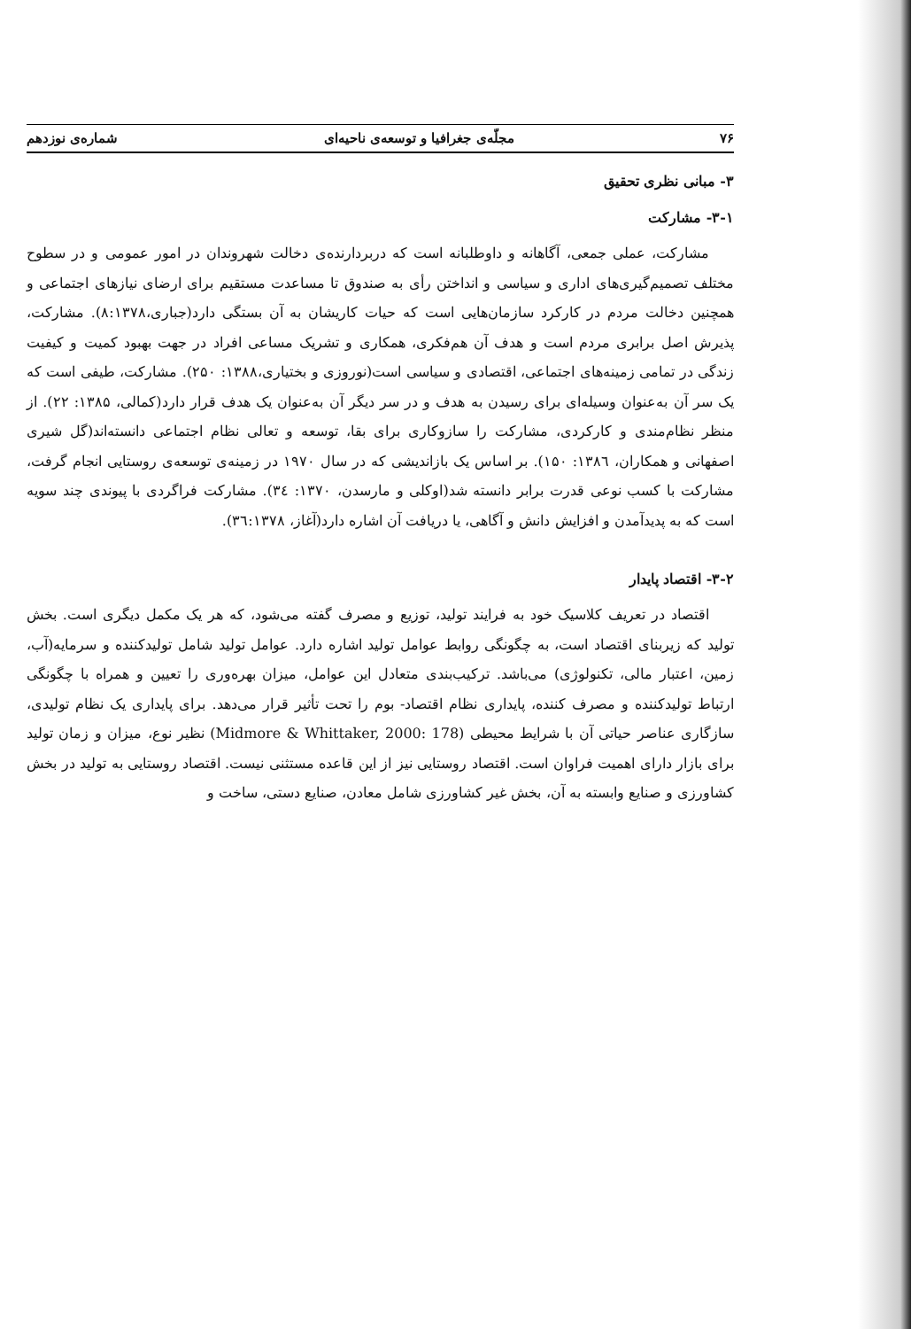۷۶ مجلّه‌ی جغرافیا و توسعه‌ی ناحیه‌ای شماره‌ی نوزدهم
۳- مبانی نظری تحقیق
۳-۱- مشارکت
مشارکت، عملی جمعی، آگاهانه و داوطلبانه است که دربردارنده‌ی دخالت شهروندان در امور عمومی و در سطوح مختلف تصمیم‌گیری‌های اداری و سیاسی و انداختن رأی به صندوق تا مساعدت مستقیم برای ارضای نیازهای اجتماعی و همچنین دخالت مردم در کارکرد سازمان‌هایی است که حیات کاریشان به آن بستگی دارد(جباری،۸:۱۳۷۸). مشارکت، پذیرش اصل برابری مردم است و هدف آن هم‌فکری، همکاری و تشریک مساعی افراد در جهت بهبود کمیت و کیفیت زندگی در تمامی زمینه‌های اجتماعی، اقتصادی و سیاسی است(نوروزی و بختیاری،۱۳۸۸: ۲۵۰). مشارکت، طیفی است که یک سر آن به‌عنوان وسیله‌ای برای رسیدن به هدف و در سر دیگر آن به‌عنوان یک هدف قرار دارد(کمالی، ۱۳۸۵: ۲۲). از منظر نظام‌مندی و کارکردی، مشارکت را سازوکاری برای بقا، توسعه و تعالی نظام اجتماعی دانسته‌اند(گل شیری اصفهانی و همکاران، ۱۳۸٦: ۱۵۰). بر اساس یک بازاندیشی که در سال ۱۹۷۰ در زمینه‌ی توسعه‌ی روستایی انجام گرفت، مشارکت با کسب نوعی قدرت برابر دانسته شد(اوکلی و مارسدن، ۱۳۷۰: ۳٤). مشارکت فراگردی با پیوندی چند سویه است که به پدیدآمدن و افزایش دانش و آگاهی، یا دریافت آن اشاره دارد(آغاز، ۳٦:۱۳۷۸).
۳-۲- اقتصاد پایدار
اقتصاد در تعریف کلاسیک خود به فرایند تولید، توزیع و مصرف گفته می‌شود، که هر یک مکمل دیگری است. بخش تولید که زیربنای اقتصاد است، به چگونگی روابط عوامل تولید اشاره دارد. عوامل تولید شامل تولیدکننده و سرمایه(آب، زمین، اعتبار مالی، تکنولوژی) می‌باشد. ترکیب‌بندی متعادل این عوامل، میزان بهره‌وری را تعیین و همراه با چگونگی ارتباط تولیدکننده و مصرف کننده، پایداری نظام اقتصاد- بوم را تحت تأثیر قرار می‌دهد. برای پایداری یک نظام تولیدی، سازگاری عناصر حیاتی آن با شرایط محیطی (Midmore & Whittaker, 2000: 178) نظیر نوع، میزان و زمان تولید برای بازار دارای اهمیت فراوان است. اقتصاد روستایی نیز از این قاعده مستثنی نیست. اقتصاد روستایی به تولید در بخش کشاورزی و صنایع وابسته به آن، بخش غیر کشاورزی شامل معادن، صنایع دستی، ساخت و